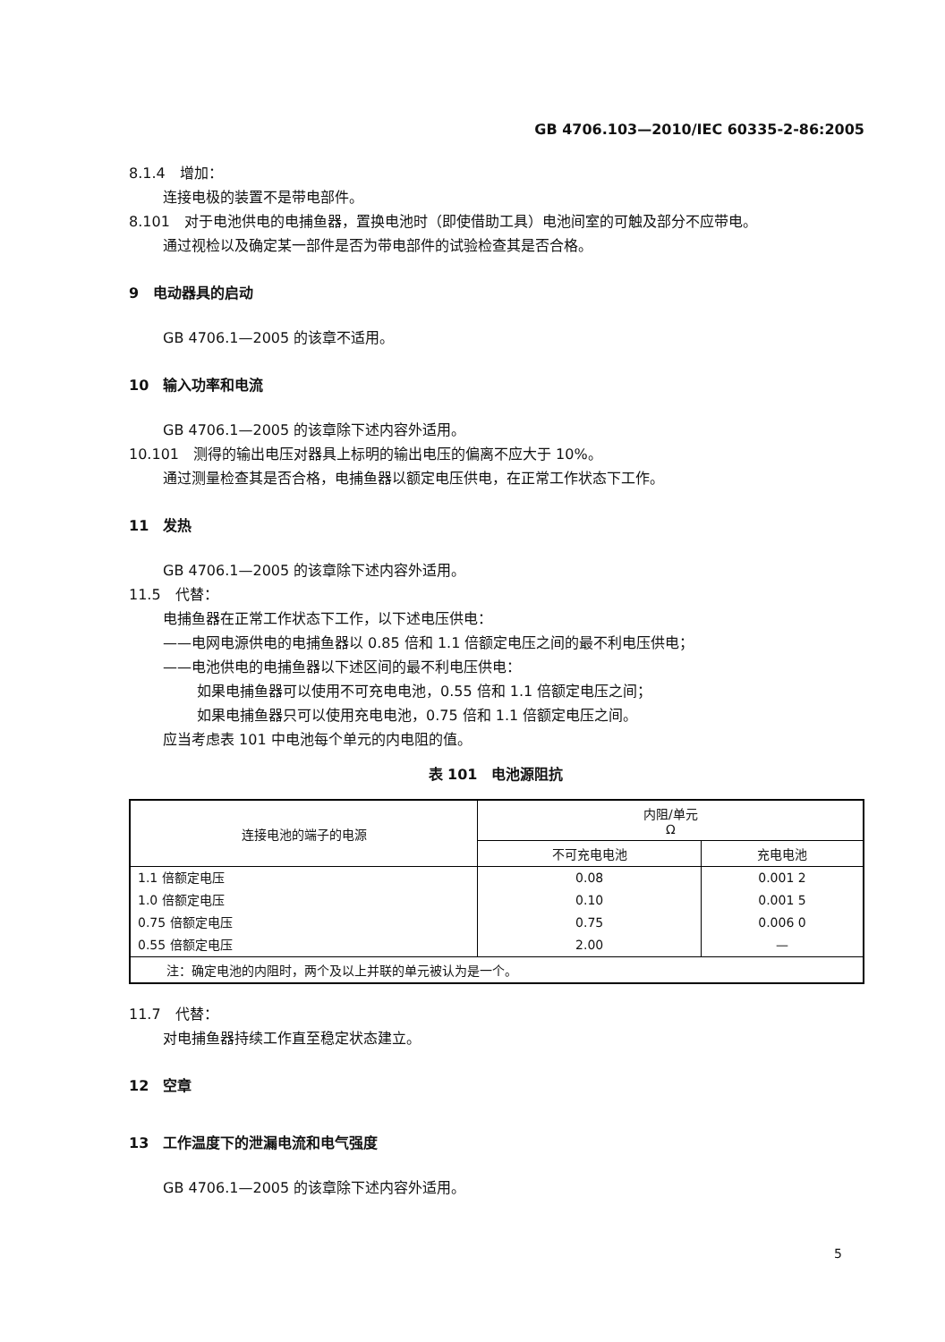GB 4706.103—2010/IEC 60335-2-86:2005
8.1.4　增加：
连接电极的装置不是带电部件。
8.101　对于电池供电的电捕鱼器，置换电池时（即使借助工具）电池间室的可触及部分不应带电。
通过视检以及确定某一部件是否为带电部件的试验检查其是否合格。
9　电动器具的启动
GB 4706.1—2005 的该章不适用。
10　输入功率和电流
GB 4706.1—2005 的该章除下述内容外适用。
10.101　测得的输出电压对器具上标明的输出电压的偏离不应大于 10%。
通过测量检查其是否合格，电捕鱼器以额定电压供电，在正常工作状态下工作。
11　发热
GB 4706.1—2005 的该章除下述内容外适用。
11.5　代替：
电捕鱼器在正常工作状态下工作，以下述电压供电：
——电网电源供电的电捕鱼器以 0.85 倍和 1.1 倍额定电压之间的最不利电压供电；
——电池供电的电捕鱼器以下述区间的最不利电压供电：
如果电捕鱼器可以使用不可充电电池，0.55 倍和 1.1 倍额定电压之间；
如果电捕鱼器只可以使用充电电池，0.75 倍和 1.1 倍额定电压之间。
应当考虑表 101 中电池每个单元的内电阻的值。
表 101　电池源阻抗
| 连接电池的端子的电源 | 内阻/单元 Ω | |
| --- | --- | --- |
| | 不可充电电池 | 充电电池 |
| 1.1 倍额定电压 | 0.08 | 0.001 2 |
| 1.0 倍额定电压 | 0.10 | 0.001 5 |
| 0.75 倍额定电压 | 0.75 | 0.006 0 |
| 0.55 倍额定电压 | 2.00 | — |
| 注：确定电池的内阻时，两个及以上并联的单元被认为是一个。 | | |
11.7　代替：
对电捕鱼器持续工作直至稳定状态建立。
12　空章
13　工作温度下的泄漏电流和电气强度
GB 4706.1—2005 的该章除下述内容外适用。
5